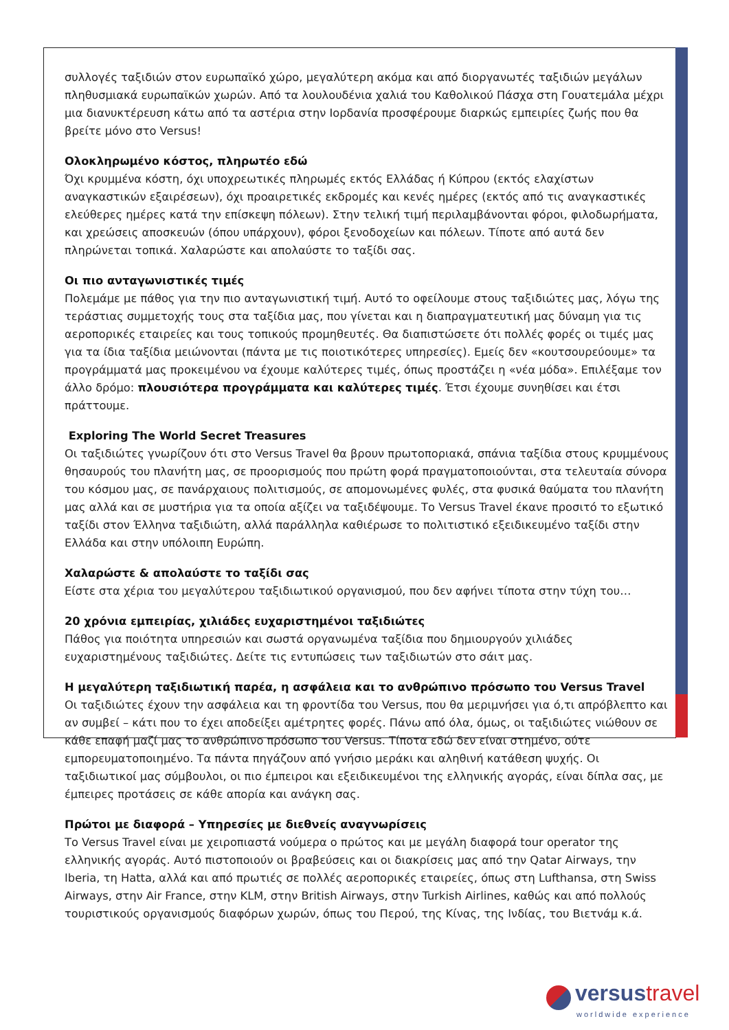συλλογές ταξιδιών στον ευρωπαϊκό χώρο, μεγαλύτερη ακόμα και από διοργανωτές ταξιδιών μεγάλων πληθυσμιακά ευρωπαϊκών χωρών. Από τα λουλουδένια χαλιά του Καθολικού Πάσχα στη Γουατεμάλα μέχρι μια διανυκτέρευση κάτω από τα αστέρια στην Ιορδανία προσφέρουμε διαρκώς εμπειρίες ζωής που θα βρείτε μόνο στο Versus!
Ολοκληρωμένο κόστος, πληρωτέο εδώ
Όχι κρυμμένα κόστη, όχι υποχρεωτικές πληρωμές εκτός Ελλάδας ή Κύπρου (εκτός ελαχίστων αναγκαστικών εξαιρέσεων), όχι προαιρετικές εκδρομές και κενές ημέρες (εκτός από τις αναγκαστικές ελεύθερες ημέρες κατά την επίσκεψη πόλεων). Στην τελική τιμή περιλαμβάνονται φόροι, φιλοδωρήματα, και χρεώσεις αποσκευών (όπου υπάρχουν), φόροι ξενοδοχείων και πόλεων. Τίποτε από αυτά δεν πληρώνεται τοπικά. Χαλαρώστε και απολαύστε το ταξίδι σας.
Οι πιο ανταγωνιστικές τιμές
Πολεμάμε με πάθος για την πιο ανταγωνιστική τιμή. Αυτό το οφείλουμε στους ταξιδιώτες μας, λόγω της τεράστιας συμμετοχής τους στα ταξίδια μας, που γίνεται και η διαπραγματευτική μας δύναμη για τις αεροπορικές εταιρείες και τους τοπικούς προμηθευτές. Θα διαπιστώσετε ότι πολλές φορές οι τιμές μας για τα ίδια ταξίδια μειώνονται (πάντα με τις ποιοτικότερες υπηρεσίες). Εμείς δεν «κουτσουρεύουμε» τα προγράμματά μας προκειμένου να έχουμε καλύτερες τιμές, όπως προστάζει η «νέα μόδα». Επιλέξαμε τον άλλο δρόμο: πλουσιότερα προγράμματα και καλύτερες τιμές. Έτσι έχουμε συνηθίσει και έτσι πράττουμε.
Exploring The World Secret Treasures
Οι ταξιδιώτες γνωρίζουν ότι στο Versus Travel θα βρουν πρωτοποριακά, σπάνια ταξίδια στους κρυμμένους θησαυρούς του πλανήτη μας, σε προορισμούς που πρώτη φορά πραγματοποιούνται, στα τελευταία σύνορα του κόσμου μας, σε πανάρχαιους πολιτισμούς, σε απομονωμένες φυλές, στα φυσικά θαύματα του πλανήτη μας αλλά και σε μυστήρια για τα οποία αξίζει να ταξιδέψουμε. Το Versus Travel έκανε προσιτό το εξωτικό ταξίδι στον Έλληνα ταξιδιώτη, αλλά παράλληλα καθιέρωσε το πολιτιστικό εξειδικευμένο ταξίδι στην Ελλάδα και στην υπόλοιπη Ευρώπη.
Χαλαρώστε & απολαύστε το ταξίδι σας
Είστε στα χέρια του μεγαλύτερου ταξιδιωτικού οργανισμού, που δεν αφήνει τίποτα στην τύχη του…
20 χρόνια εμπειρίας, χιλιάδες ευχαριστημένοι ταξιδιώτες
Πάθος για ποιότητα υπηρεσιών και σωστά οργανωμένα ταξίδια που δημιουργούν χιλιάδες ευχαριστημένους ταξιδιώτες. Δείτε τις εντυπώσεις των ταξιδιωτών στο σάιτ μας.
Η μεγαλύτερη ταξιδιωτική παρέα, η ασφάλεια και το ανθρώπινο πρόσωπο του Versus Travel
Οι ταξιδιώτες έχουν την ασφάλεια και τη φροντίδα του Versus, που θα μεριμνήσει για ό,τι απρόβλεπτο και αν συμβεί – κάτι που το έχει αποδείξει αμέτρητες φορές. Πάνω από όλα, όμως, οι ταξιδιώτες νιώθουν σε κάθε επαφή μαζί μας το ανθρώπινο πρόσωπο του Versus. Τίποτα εδώ δεν είναι στημένο, ούτε εμπορευματοποιημένο. Τα πάντα πηγάζουν από γνήσιο μεράκι και αληθινή κατάθεση ψυχής. Οι ταξιδιωτικοί μας σύμβουλοι, οι πιο έμπειροι και εξειδικευμένοι της ελληνικής αγοράς, είναι δίπλα σας, με έμπειρες προτάσεις σε κάθε απορία και ανάγκη σας.
Πρώτοι με διαφορά – Υπηρεσίες με διεθνείς αναγνωρίσεις
Το Versus Travel είναι με χειροπιαστά νούμερα ο πρώτος και με μεγάλη διαφορά tour operator της ελληνικής αγοράς. Αυτό πιστοποιούν οι βραβεύσεις και οι διακρίσεις μας από την Qatar Airways, την Iberia, τη Hatta, αλλά και από πρωτιές σε πολλές αεροπορικές εταιρείες, όπως στη Lufthansa, στη Swiss Airways, στην Air France, στην KLM, στην British Airways, στην Turkish Airlines, καθώς και από πολλούς τουριστικούς οργανισμούς διαφόρων χωρών, όπως του Περού, της Κίνας, της Ινδίας, του Βιετνάμ κ.ά.
versustravel
worldwide experience